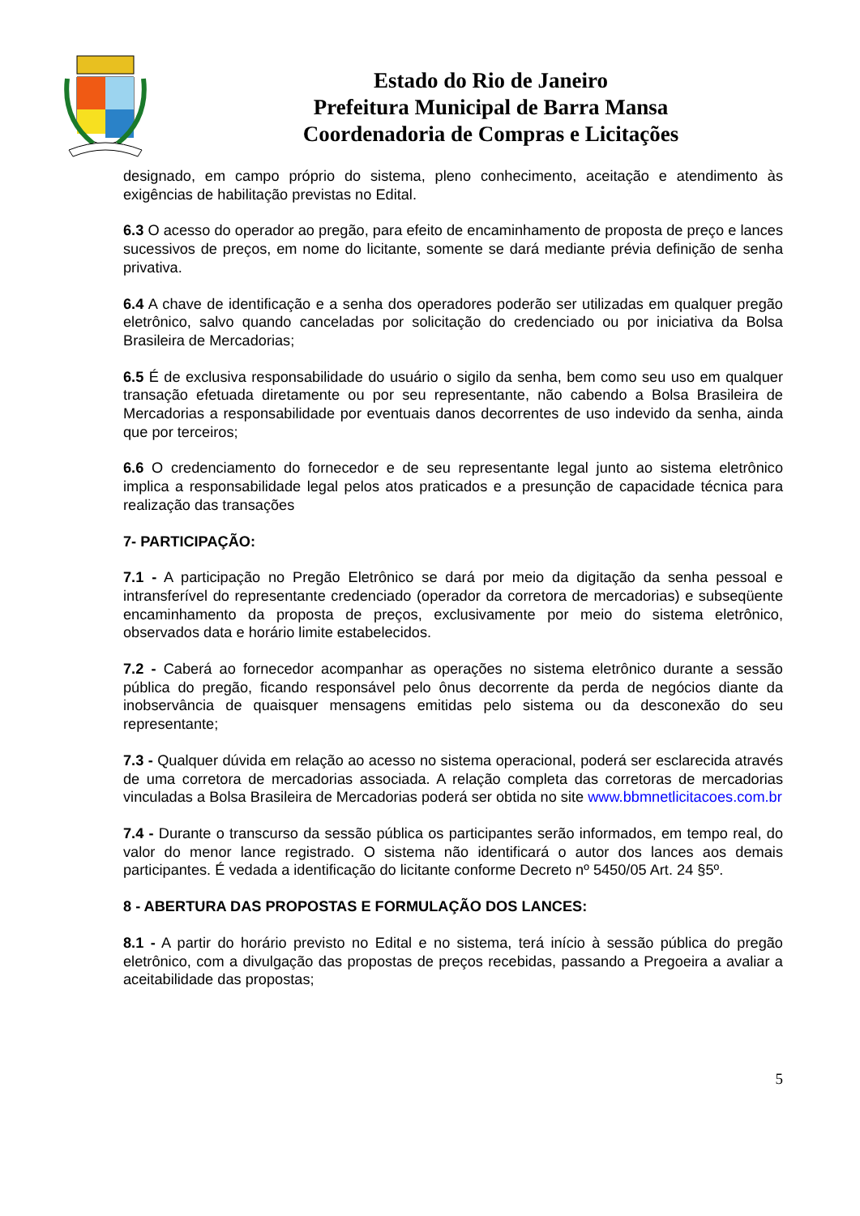Estado do Rio de Janeiro
Prefeitura Municipal de Barra Mansa
Coordenadoria de Compras e Licitações
designado, em campo próprio do sistema, pleno conhecimento, aceitação e atendimento às exigências de habilitação previstas no Edital.
6.3 O acesso do operador ao pregão, para efeito de encaminhamento de proposta de preço e lances sucessivos de preços, em nome do licitante, somente se dará mediante prévia definição de senha privativa.
6.4 A chave de identificação e a senha dos operadores poderão ser utilizadas em qualquer pregão eletrônico, salvo quando canceladas por solicitação do credenciado ou por iniciativa da Bolsa Brasileira de Mercadorias;
6.5 É de exclusiva responsabilidade do usuário o sigilo da senha, bem como seu uso em qualquer transação efetuada diretamente ou por seu representante, não cabendo a Bolsa Brasileira de Mercadorias a responsabilidade por eventuais danos decorrentes de uso indevido da senha, ainda que por terceiros;
6.6 O credenciamento do fornecedor e de seu representante legal junto ao sistema eletrônico implica a responsabilidade legal pelos atos praticados e a presunção de capacidade técnica para realização das transações
7- PARTICIPAÇÃO:
7.1 - A participação no Pregão Eletrônico se dará por meio da digitação da senha pessoal e intransferível do representante credenciado (operador da corretora de mercadorias) e subseqüente encaminhamento da proposta de preços, exclusivamente por meio do sistema eletrônico, observados data e horário limite estabelecidos.
7.2 - Caberá ao fornecedor acompanhar as operações no sistema eletrônico durante a sessão pública do pregão, ficando responsável pelo ônus decorrente da perda de negócios diante da inobservância de quaisquer mensagens emitidas pelo sistema ou da desconexão do seu representante;
7.3 - Qualquer dúvida em relação ao acesso no sistema operacional, poderá ser esclarecida através de uma corretora de mercadorias associada. A relação completa das corretoras de mercadorias vinculadas a Bolsa Brasileira de Mercadorias poderá ser obtida no site www.bbmnetlicitacoes.com.br
7.4 - Durante o transcurso da sessão pública os participantes serão informados, em tempo real, do valor do menor lance registrado. O sistema não identificará o autor dos lances aos demais participantes. É vedada a identificação do licitante conforme Decreto nº 5450/05 Art. 24 §5º.
8 - ABERTURA DAS PROPOSTAS E FORMULAÇÃO DOS LANCES:
8.1 - A partir do horário previsto no Edital e no sistema, terá início à sessão pública do pregão eletrônico, com a divulgação das propostas de preços recebidas, passando a Pregoeira a avaliar a aceitabilidade das propostas;
5